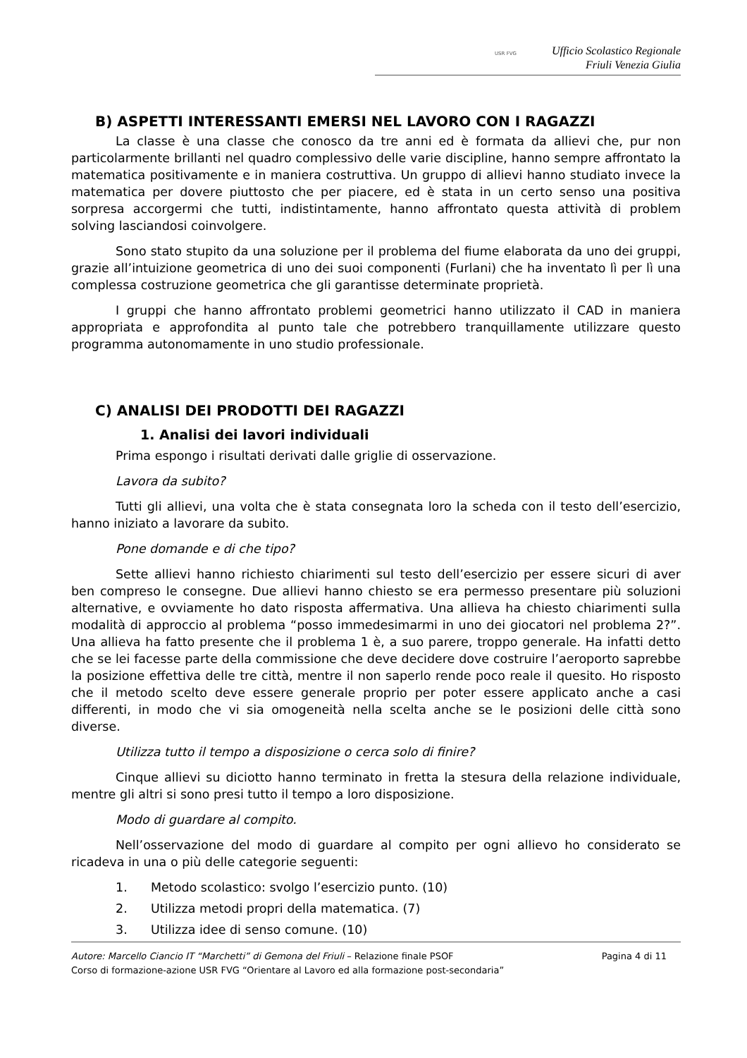USR FVG Ufficio Scolastico Regionale
Friuli Venezia Giulia
B) ASPETTI INTERESSANTI EMERSI NEL LAVORO CON I RAGAZZI
La classe è una classe che conosco da tre anni ed è formata da allievi che, pur non particolarmente brillanti nel quadro complessivo delle varie discipline, hanno sempre affrontato la matematica positivamente e in maniera costruttiva. Un gruppo di allievi hanno studiato invece la matematica per dovere piuttosto che per piacere, ed è stata in un certo senso una positiva sorpresa accorgermi che tutti, indistintamente, hanno affrontato questa attività di problem solving lasciandosi coinvolgere.
Sono stato stupito da una soluzione per il problema del fiume elaborata da uno dei gruppi, grazie all’intuizione geometrica di uno dei suoi componenti (Furlani) che ha inventato lì per lì una complessa costruzione geometrica che gli garantisse determinate proprietà.
I gruppi che hanno affrontato problemi geometrici hanno utilizzato il CAD in maniera appropriata e approfondita al punto tale che potrebbero tranquillamente utilizzare questo programma autonomamente in uno studio professionale.
C) ANALISI DEI PRODOTTI DEI RAGAZZI
1. Analisi dei lavori individuali
Prima espongo i risultati derivati dalle griglie di osservazione.
Lavora da subito?
Tutti gli allievi, una volta che è stata consegnata loro la scheda con il testo dell’esercizio, hanno iniziato a lavorare da subito.
Pone domande e di che tipo?
Sette allievi hanno richiesto chiarimenti sul testo dell’esercizio per essere sicuri di aver ben compreso le consegne. Due allievi hanno chiesto se era permesso presentare più soluzioni alternative, e ovviamente ho dato risposta affermativa. Una allieva ha chiesto chiarimenti sulla modalità di approccio al problema “posso immedesimarmi in uno dei giocatori nel problema 2?”. Una allieva ha fatto presente che il problema 1 è, a suo parere, troppo generale. Ha infatti detto che se lei facesse parte della commissione che deve decidere dove costruire l’aeroporto saprebbe la posizione effettiva delle tre città, mentre il non saperlo rende poco reale il quesito. Ho risposto che il metodo scelto deve essere generale proprio per poter essere applicato anche a casi differenti, in modo che vi sia omogeneità nella scelta anche se le posizioni delle città sono diverse.
Utilizza tutto il tempo a disposizione o cerca solo di finire?
Cinque allievi su diciotto hanno terminato in fretta la stesura della relazione individuale, mentre gli altri si sono presi tutto il tempo a loro disposizione.
Modo di guardare al compito.
Nell’osservazione del modo di guardare al compito per ogni allievo ho considerato se ricadeva in una o più delle categorie seguenti:
1. Metodo scolastico: svolgo l’esercizio punto. (10)
2. Utilizza metodi propri della matematica. (7)
3. Utilizza idee di senso comune. (10)
Autore: Marcello Ciancio IT “Marchetti” di Gemona del Friuli – Relazione finale PSOF Pagina 4 di 11
Corso di formazione-azione USR FVG “Orientare al Lavoro ed alla formazione post-secondaria”